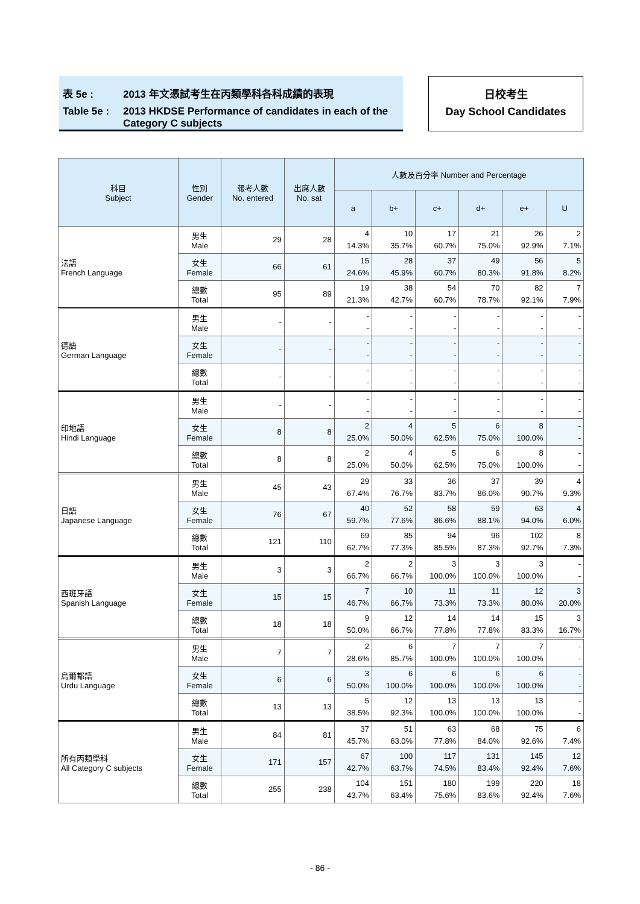表 5e : 2013 年文憑試考生在丙類學科各科成績的表現
Table 5e : 2013 HKDSE Performance of candidates in each of the
Category C subjects
日校考生
Day School Candidates
| 科目 Subject | 性別 Gender | 報考人數 No. entered | 出席人數 No. sat | 人數及百分率 Number and Percentage | | | | | |
| --- | --- | --- | --- | --- | --- | --- | --- | --- | --- |
| | | | | a | b+ | c+ | d+ | e+ | U |
| 法語 French Language | 男生 Male | 29 | 28 | 4 14.3% | 10 35.7% | 17 60.7% | 21 75.0% | 26 92.9% | 2 7.1% |
| | 女生 Female | 66 | 61 | 15 24.6% | 28 45.9% | 37 60.7% | 49 80.3% | 56 91.8% | 5 8.2% |
| | 總數 Total | 95 | 89 | 19 21.3% | 38 42.7% | 54 60.7% | 70 78.7% | 82 92.1% | 7 7.9% |
| 德語 German Language | 男生 Male | - | - | - - | - - | - - | - - | - - | - - |
| | 女生 Female | - | - | - - | - - | - - | - - | - - | - - |
| | 總數 Total | - | - | - - | - - | - - | - - | - - | - - |
| 印地語 Hindi Language | 男生 Male | - | - | - - | - - | - - | - - | - - | - - |
| | 女生 Female | 8 | 8 | 2 25.0% | 4 50.0% | 5 62.5% | 6 75.0% | 8 100.0% | - - |
| | 總數 Total | 8 | 8 | 2 25.0% | 4 50.0% | 5 62.5% | 6 75.0% | 8 100.0% | - - |
| 日語 Japanese Language | 男生 Male | 45 | 43 | 29 67.4% | 33 76.7% | 36 83.7% | 37 86.0% | 39 90.7% | 4 9.3% |
| | 女生 Female | 76 | 67 | 40 59.7% | 52 77.6% | 58 86.6% | 59 88.1% | 63 94.0% | 4 6.0% |
| | 總數 Total | 121 | 110 | 69 62.7% | 85 77.3% | 94 85.5% | 96 87.3% | 102 92.7% | 8 7.3% |
| 西班牙語 Spanish Language | 男生 Male | 3 | 3 | 2 66.7% | 2 66.7% | 3 100.0% | 3 100.0% | 3 100.0% | - - |
| | 女生 Female | 15 | 15 | 7 46.7% | 10 66.7% | 11 73.3% | 11 73.3% | 12 80.0% | 3 20.0% |
| | 總數 Total | 18 | 18 | 9 50.0% | 12 66.7% | 14 77.8% | 14 77.8% | 15 83.3% | 3 16.7% |
| 烏爾都語 Urdu Language | 男生 Male | 7 | 7 | 2 28.6% | 6 85.7% | 7 100.0% | 7 100.0% | 7 100.0% | - - |
| | 女生 Female | 6 | 6 | 3 50.0% | 6 100.0% | 6 100.0% | 6 100.0% | 6 100.0% | - - |
| | 總數 Total | 13 | 13 | 5 38.5% | 12 92.3% | 13 100.0% | 13 100.0% | 13 100.0% | - - |
| 所有丙類學科 All Category C subjects | 男生 Male | 84 | 81 | 37 45.7% | 51 63.0% | 63 77.8% | 68 84.0% | 75 92.6% | 6 7.4% |
| | 女生 Female | 171 | 157 | 67 42.7% | 100 63.7% | 117 74.5% | 131 83.4% | 145 92.4% | 12 7.6% |
| | 總數 Total | 255 | 238 | 104 43.7% | 151 63.4% | 180 75.6% | 199 83.6% | 220 92.4% | 18 7.6% |
- 86 -